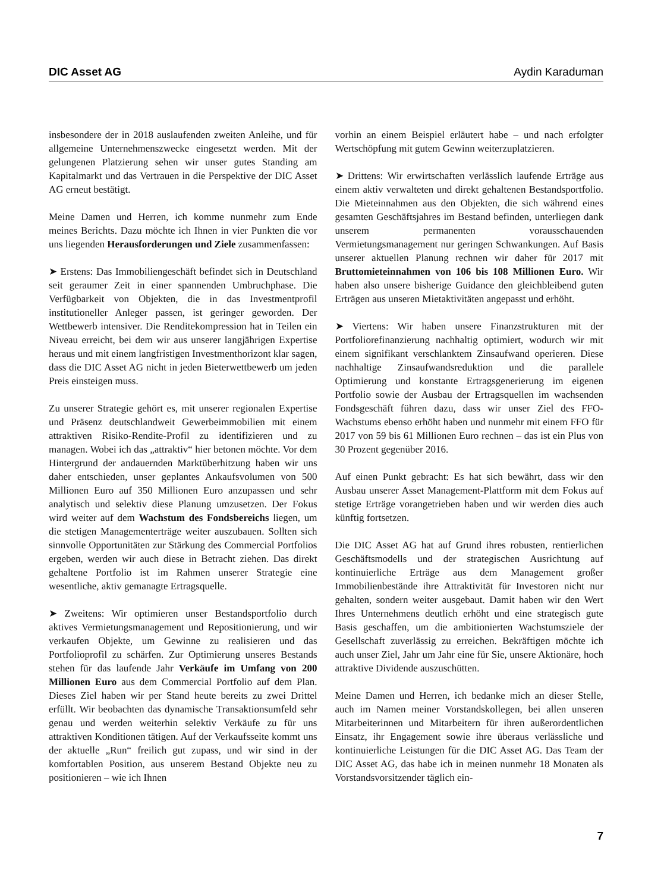DIC Asset AG Aydin Karaduman
insbesondere der in 2018 auslaufenden zweiten Anleihe, und für allgemeine Unternehmenszwecke eingesetzt werden. Mit der gelungenen Platzierung sehen wir unser gutes Standing am Kapitalmarkt und das Vertrauen in die Perspektive der DIC Asset AG erneut bestätigt.
Meine Damen und Herren, ich komme nunmehr zum Ende meines Berichts. Dazu möchte ich Ihnen in vier Punkten die vor uns liegenden Herausforderungen und Ziele zusammenfassen:
➤ Erstens: Das Immobiliengeschäft befindet sich in Deutschland seit geraumer Zeit in einer spannenden Umbruchphase. Die Verfügbarkeit von Objekten, die in das Investmentprofil institutioneller Anleger passen, ist geringer geworden. Der Wettbewerb intensiver. Die Renditekompression hat in Teilen ein Niveau erreicht, bei dem wir aus unserer langjährigen Expertise heraus und mit einem langfristigen Investmenthorizont klar sagen, dass die DIC Asset AG nicht in jeden Bieterwettbewerb um jeden Preis einsteigen muss.
Zu unserer Strategie gehört es, mit unserer regionalen Expertise und Präsenz deutschlandweit Gewerbeimmobilien mit einem attraktiven Risiko-Rendite-Profil zu identifizieren und zu managen. Wobei ich das „attraktiv“ hier betonen möchte. Vor dem Hintergrund der andauernden Marktüberhitzung haben wir uns daher entschieden, unser geplantes Ankaufsvolumen von 500 Millionen Euro auf 350 Millionen Euro anzupassen und sehr analytisch und selektiv diese Planung umzusetzen. Der Fokus wird weiter auf dem Wachstum des Fondsbereichs liegen, um die stetigen Managementerträge weiter auszubauen. Sollten sich sinnvolle Opportunitäten zur Stärkung des Commercial Portfolios ergeben, werden wir auch diese in Betracht ziehen. Das direkt gehaltene Portfolio ist im Rahmen unserer Strategie eine wesentliche, aktiv gemanagte Ertragsquelle.
➤ Zweitens: Wir optimieren unser Bestandsportfolio durch aktives Vermietungsmanagement und Repositionierung, und wir verkaufen Objekte, um Gewinne zu realisieren und das Portfolioprofil zu schärfen. Zur Optimierung unseres Bestands stehen für das laufende Jahr Verkäufe im Umfang von 200 Millionen Euro aus dem Commercial Portfolio auf dem Plan. Dieses Ziel haben wir per Stand heute bereits zu zwei Drittel erfüllt. Wir beobachten das dynamische Transaktionsumfeld sehr genau und werden weiterhin selektiv Verkäufe zu für uns attraktiven Konditionen tätigen. Auf der Verkaufsseite kommt uns der aktuelle „Run“ freilich gut zupass, und wir sind in der komfortablen Position, aus unserem Bestand Objekte neu zu positionieren – wie ich Ihnen
vorhin an einem Beispiel erläutert habe – und nach erfolgter Wertschöpfung mit gutem Gewinn weiterzuplatzieren.
➤ Drittens: Wir erwirtschaften verlässlich laufende Erträge aus einem aktiv verwalteten und direkt gehaltenen Bestandsportfolio. Die Mieteinnahmen aus den Objekten, die sich während eines gesamten Geschäftsjahres im Bestand befinden, unterliegen dank unserem permanenten vorausschauenden Vermietungsmanagement nur geringen Schwankungen. Auf Basis unserer aktuellen Planung rechnen wir daher für 2017 mit Bruttomieteinnahmen von 106 bis 108 Millionen Euro. Wir haben also unsere bisherige Guidance den gleichbleibend guten Erträgen aus unseren Mietaktivitäten angepasst und erhöht.
➤ Viertens: Wir haben unsere Finanzstrukturen mit der Portfoliorefinanzierung nachhaltig optimiert, wodurch wir mit einem signifikant verschlanktem Zinsaufwand operieren. Diese nachhaltige Zinsaufwandsreduktion und die parallele Optimierung und konstante Ertragsgenerierung im eigenen Portfolio sowie der Ausbau der Ertragsquellen im wachsenden Fondsgeschäft führen dazu, dass wir unser Ziel des FFO-Wachstums ebenso erhöht haben und nunmehr mit einem FFO für 2017 von 59 bis 61 Millionen Euro rechnen – das ist ein Plus von 30 Prozent gegenüber 2016.
Auf einen Punkt gebracht: Es hat sich bewährt, dass wir den Ausbau unserer Asset Management-Plattform mit dem Fokus auf stetige Erträge vorangetrieben haben und wir werden dies auch künftig fortsetzen.
Die DIC Asset AG hat auf Grund ihres robusten, rentierlichen Geschäftsmodells und der strategischen Ausrichtung auf kontinuierliche Erträge aus dem Management großer Immobilienbestände ihre Attraktivität für Investoren nicht nur gehalten, sondern weiter ausgebaut. Damit haben wir den Wert Ihres Unternehmens deutlich erhöht und eine strategisch gute Basis geschaffen, um die ambitionierten Wachstumsziele der Gesellschaft zuverlässig zu erreichen. Bekräftigen möchte ich auch unser Ziel, Jahr um Jahr eine für Sie, unsere Aktionäre, hoch attraktive Dividende auszuschütten.
Meine Damen und Herren, ich bedanke mich an dieser Stelle, auch im Namen meiner Vorstandskollegen, bei allen unseren Mitarbeiterinnen und Mitarbeitern für ihren außerordentlichen Einsatz, ihr Engagement sowie ihre überaus verlässliche und kontinuierliche Leistungen für die DIC Asset AG. Das Team der DIC Asset AG, das habe ich in meinen nunmehr 18 Monaten als Vorstandsvorsitzender täglich ein-
7